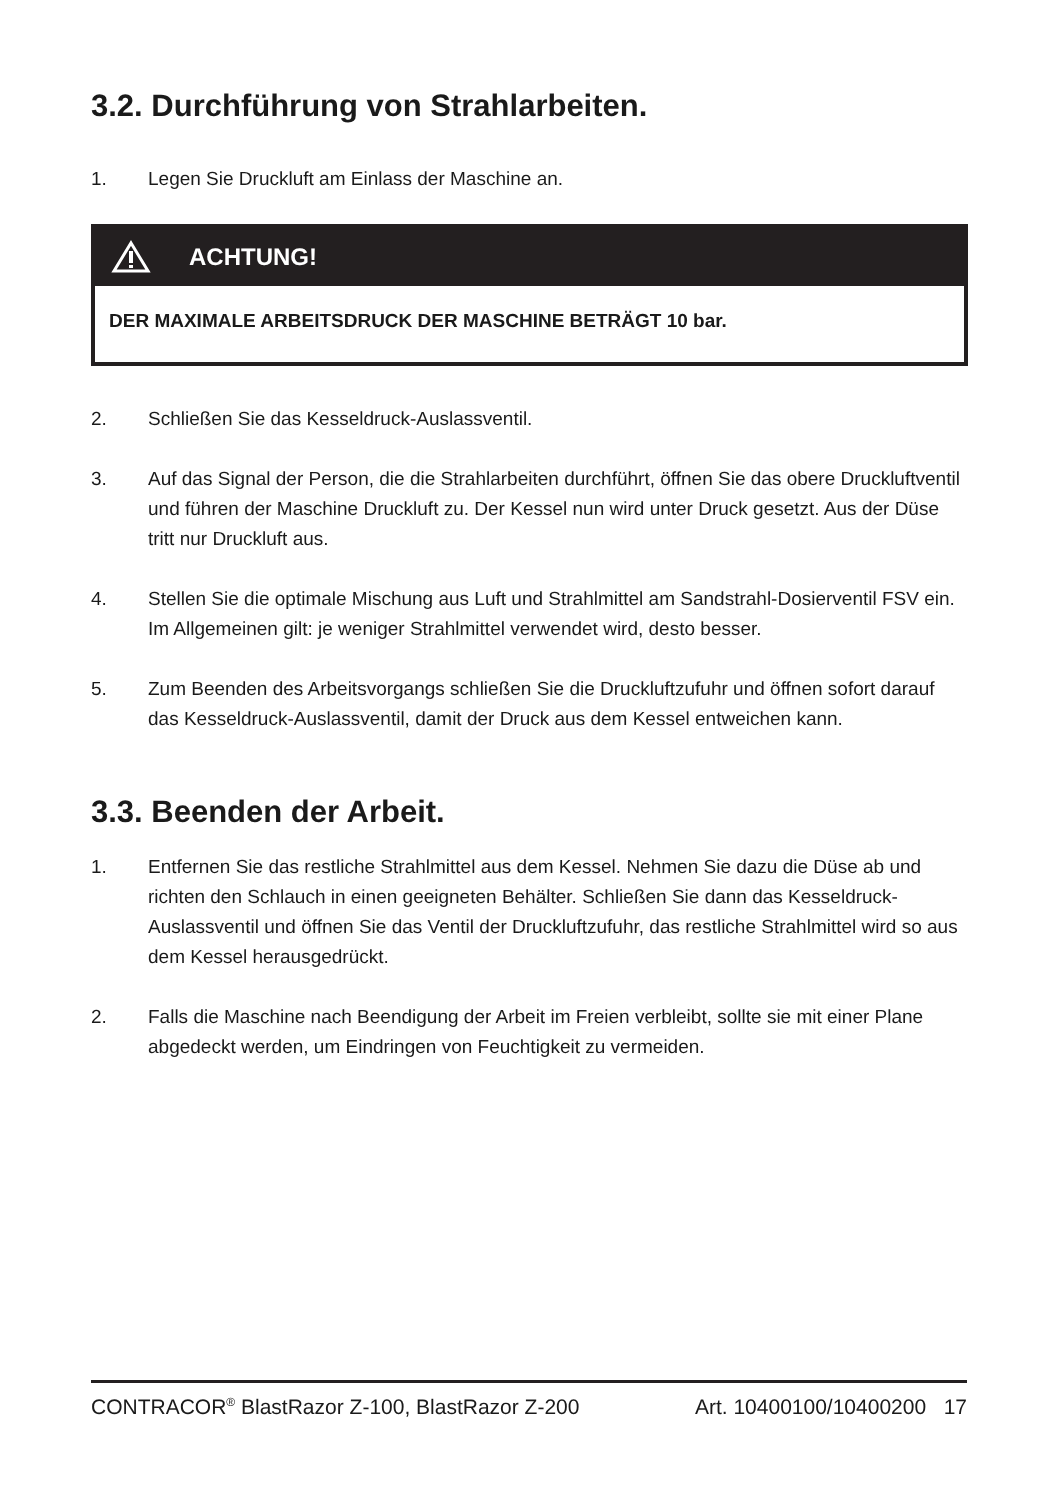3.2. Durchführung von Strahlarbeiten.
1. Legen Sie Druckluft am Einlass der Maschine an.
ACHTUNG!
DER MAXIMALE ARBEITSDRUCK DER MASCHINE BETRÄGT 10 bar.
2. Schließen Sie das Kesseldruck-Auslassventil.
3. Auf das Signal der Person, die die Strahlarbeiten durchführt, öffnen Sie das obere Druckluftventil und führen der Maschine Druckluft zu. Der Kessel nun wird unter Druck gesetzt. Aus der Düse tritt nur Druckluft aus.
4. Stellen Sie die optimale Mischung aus Luft und Strahlmittel am Sandstrahl-Dosierventil FSV ein. Im Allgemeinen gilt: je weniger Strahlmittel verwendet wird, desto besser.
5. Zum Beenden des Arbeitsvorgangs schließen Sie die Druckluftzufuhr und öffnen sofort darauf das Kesseldruck-Auslassventil, damit der Druck aus dem Kessel entweichen kann.
3.3. Beenden der Arbeit.
1. Entfernen Sie das restliche Strahlmittel aus dem Kessel. Nehmen Sie dazu die Düse ab und richten den Schlauch in einen geeigneten Behälter. Schließen Sie dann das Kesseldruck-Auslassventil und öffnen Sie das Ventil der Druckluftzufuhr, das restliche Strahlmittel wird so aus dem Kessel herausgedrückt.
2. Falls die Maschine nach Beendigung der Arbeit im Freien verbleibt, sollte sie mit einer Plane abgedeckt werden, um Eindringen von Feuchtigkeit zu vermeiden.
CONTRACOR<sup>®</sup> BlastRazor Z-100, BlastRazor Z-200 Art. 10400100/10400200 17